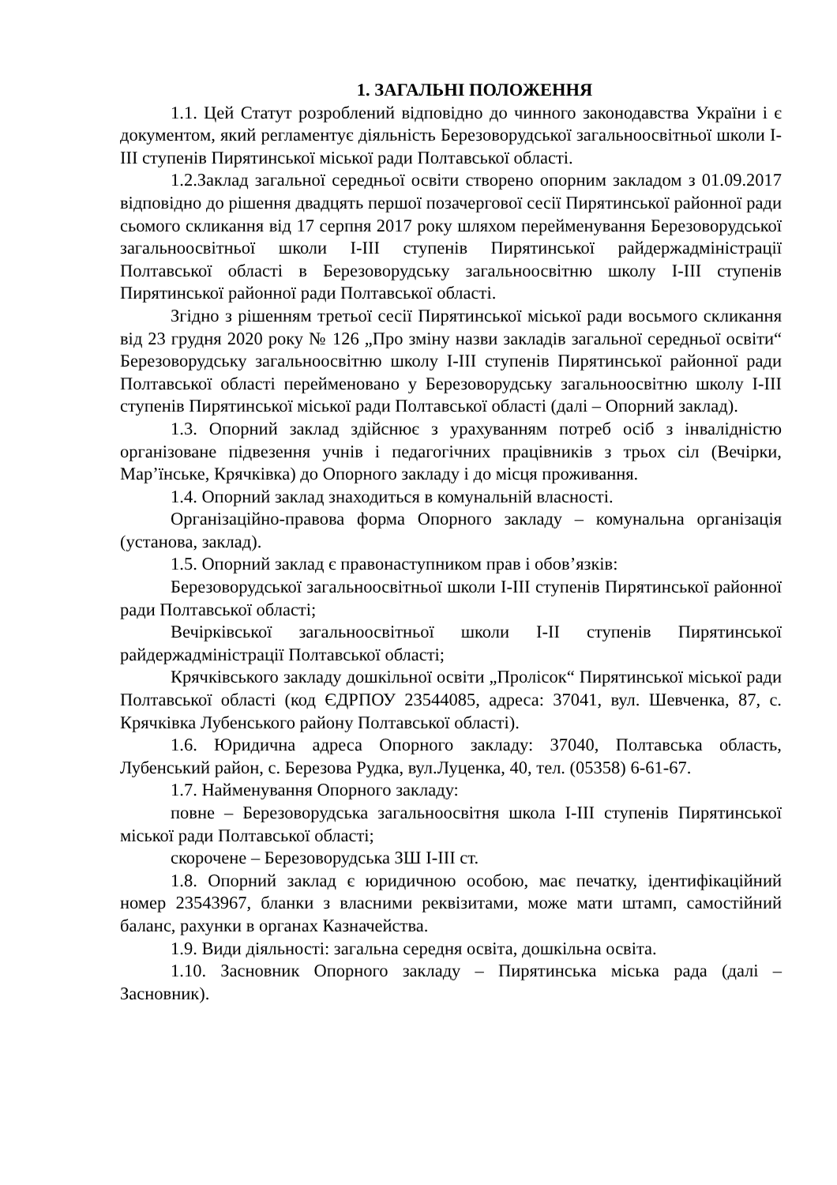1. ЗАГАЛЬНІ ПОЛОЖЕННЯ
1.1. Цей Статут розроблений відповідно до чинного законодавства України і є документом, який регламентує діяльність Березоворудської загальноосвітньої школи І-ІІІ ступенів Пирятинської міської ради Полтавської області.
1.2.Заклад загальної середньої освіти створено опорним закладом з 01.09.2017 відповідно до рішення двадцять першої позачергової сесії Пирятинської районної ради сьомого скликання від 17 серпня 2017 року шляхом перейменування Березоворудської загальноосвітньої школи І-ІІІ ступенів Пирятинської райдержадміністрації Полтавської області в Березоворудську загальноосвітню школу І-ІІІ ступенів Пирятинської районної ради Полтавської області.
Згідно з рішенням третьої сесії Пирятинської міської ради восьмого скликання від 23 грудня 2020 року № 126 „Про зміну назви закладів загальної середньої освіти“ Березоворудську загальноосвітню школу І-ІІІ ступенів Пирятинської районної ради Полтавської області перейменовано у Березоворудську загальноосвітню школу І-ІІІ ступенів Пирятинської міської ради Полтавської області (далі – Опорний заклад).
1.3. Опорний заклад здійснює з урахуванням потреб осіб з інвалідністю організоване підвезення учнів і педагогічних працівників з трьох сіл (Вечірки, Мар’їнське, Крячківка) до Опорного закладу і до місця проживання.
1.4. Опорний заклад знаходиться в комунальній власності.
Організаційно-правова форма Опорного закладу – комунальна організація (установа, заклад).
1.5. Опорний заклад є правонаступником прав і обов’язків:
Березоворудської загальноосвітньої школи І-ІІІ ступенів Пирятинської районної ради Полтавської області;
Вечірківської загальноосвітньої школи І-ІІ ступенів Пирятинської райдержадміністрації Полтавської області;
Крячківського закладу дошкільної освіти „Пролісок“ Пирятинської міської ради Полтавської області (код ЄДРПОУ 23544085, адреса: 37041, вул. Шевченка, 87, с. Крячківка Лубенського району Полтавської області).
1.6. Юридична адреса Опорного закладу: 37040, Полтавська область, Лубенський район, с. Березова Рудка, вул.Луценка, 40, тел. (05358) 6-61-67.
1.7. Найменування Опорного закладу:
повне – Березоворудська загальноосвітня школа І-ІІІ ступенів Пирятинської міської ради Полтавської області;
скорочене – Березоворудська ЗШ І-ІІІ ст.
1.8. Опорний заклад є юридичною особою, має печатку, ідентифікаційний номер 23543967, бланки з власними реквізитами, може мати штамп, самостійний баланс, рахунки в органах Казначейства.
1.9. Види діяльності: загальна середня освіта, дошкільна освіта.
1.10. Засновник Опорного закладу – Пирятинська міська рада (далі – Засновник).